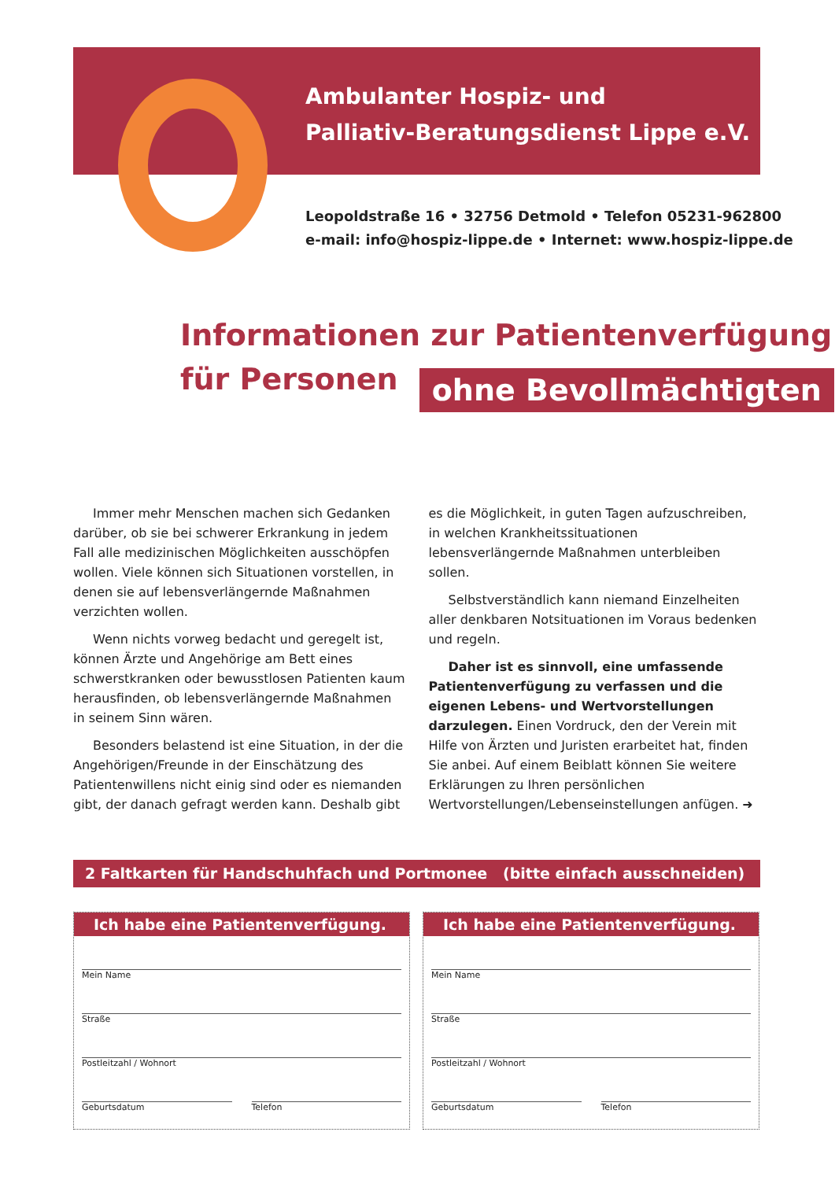Ambulanter Hospiz- und
Palliativ-Beratungsdienst Lippe e.V.
Leopoldstraße 16 • 32756 Detmold • Telefon 05231-962800
e-mail: info@hospiz-lippe.de • Internet: www.hospiz-lippe.de
Informationen zur Patientenverfügung
für Personen ohne Bevollmächtigten
Immer mehr Menschen machen sich Gedanken darüber, ob sie bei schwerer Erkrankung in jedem Fall alle medizinischen Möglichkeiten ausschöpfen wollen. Viele können sich Situationen vorstellen, in denen sie auf lebensverlängernde Maßnahmen verzichten wollen.
Wenn nichts vorweg bedacht und geregelt ist, können Ärzte und Angehörige am Bett eines schwerstkranken oder bewusstlosen Patienten kaum herausfinden, ob lebensverlängernde Maßnahmen in seinem Sinn wären.
Besonders belastend ist eine Situation, in der die Angehörigen/Freunde in der Einschätzung des Patientenwillens nicht einig sind oder es niemanden gibt, der danach gefragt werden kann. Deshalb gibt es die Möglichkeit, in guten Tagen aufzuschreiben, in welchen Krankheitssituationen lebensverlängernde Maßnahmen unterbleiben sollen.
Selbstverständlich kann niemand Einzelheiten aller denkbaren Notsituationen im Voraus bedenken und regeln.
Daher ist es sinnvoll, eine umfassende Patientenverfügung zu verfassen und die eigenen Lebens- und Wertvorstellungen darzulegen. Einen Vordruck, den der Verein mit Hilfe von Ärzten und Juristen erarbeitet hat, finden Sie anbei. Auf einem Beiblatt können Sie weitere Erklärungen zu Ihren persönlichen Wertvorstellungen/Lebenseinstellungen anfügen. ➜
2 Faltkarten für Handschuhfach und Portmonee (bitte einfach ausschneiden)
Ich habe eine Patientenverfügung.
Mein Name
Straße
Postleitzahl / Wohnort
Geburtsdatum Telefon
Ich habe eine Patientenverfügung.
Mein Name
Straße
Postleitzahl / Wohnort
Geburtsdatum Telefon